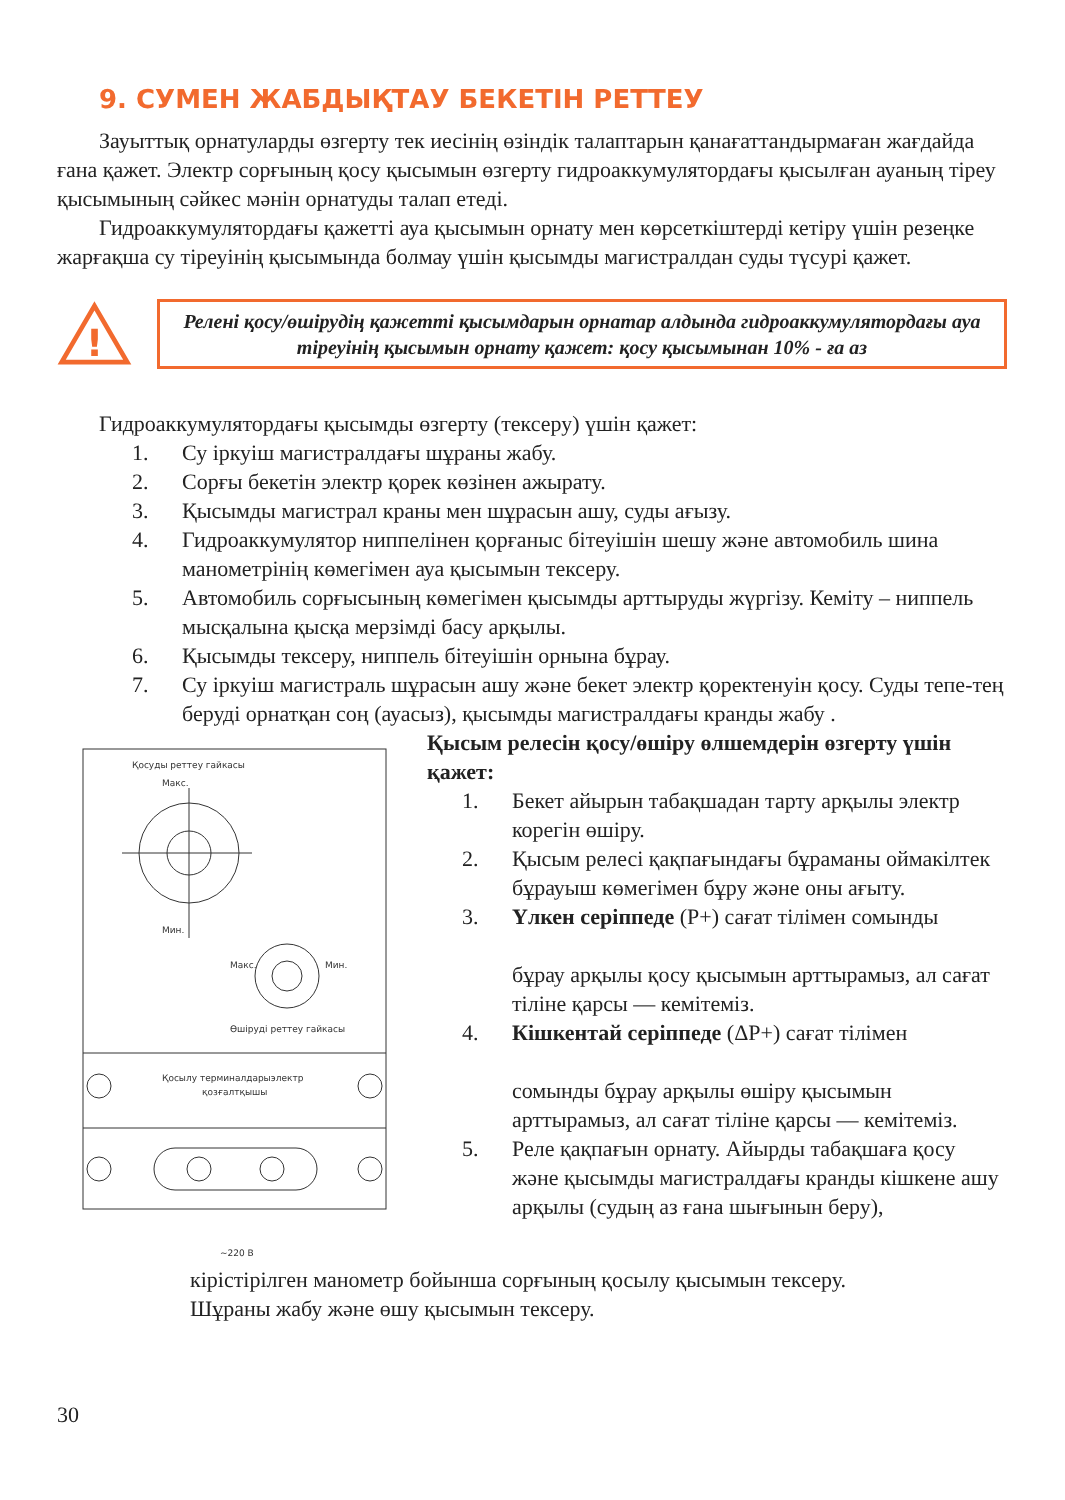9. СУМЕН ЖАБДЫҚТАУ БЕКЕТІН РЕТТЕУ
Зауыттық орнатуларды өзгерту тек иесінің өзіндік талаптарын қанағаттандырмаған жағдайда ғана қажет. Электр сорғының қосу қысымын өзгерту гидроаккумулятордағы қысылған ауаның тіреу қысымының сәйкес мәнін орнатуды талап етеді.
Гидроаккумулятордағы қажетті ауа қысымын орнату мен көрсеткіштерді кетіру үшін резеңке жарғақша су тіреуінің қысымында болмау үшін қысымды магистралдан суды түсурі қажет.
!
Релені қосу/өшірудің қажетті қысымдарын орнатар алдында гидроаккумулятордағы ауа тіреуінің қысымын орнату қажет: қосу қысымынан 10% - ға аз
Гидроаккумулятордағы қысымды өзгерту (тексеру) үшін қажет:
1. Су іркуіш магистралдағы шұраны жабу.
2. Сорғы бекетін электр қорек көзінен ажырату.
3. Қысымды магистрал краны мен шұрасын ашу, суды ағызу.
4. Гидроаккумулятор ниппелінен қорғаныс бітеуішін шешу және автомобиль шина манометрінің көмегімен ауа қысымын тексеру.
5. Автомобиль сорғысының көмегімен қысымды арттыруды жүргізу. Кеміту – ниппель мысқалына қысқа мерзімді басу арқылы.
6. Қысымды тексеру, ниппель бітеуішін орнына бұрау.
7. Су іркуіш магистраль шұрасын ашу және бекет электр қоректенуін қосу. Суды тепе-тең беруді орнатқан соң (ауасыз), қысымды магистралдағы кранды жабу .
Қосуды реттеу гайкасы
Макс.
Мин.
Макс.
Мин.
Өшіруді реттеу гайкасы
Қосылу терминалдарыэлектр
қозғалтқышы
~220 B
Қысым релесін қосу/өшіру өлшемдерін өзгерту үшін қажет:
1. Бекет айырын табақшадан тарту арқылы электр корегін өшіру.
2. Қысым релесі қақпағындағы бұраманы оймакілтек бұрауыш көмегімен бұру және оны ағыту.
3. Үлкен серіппеде (P+) сағат тілімен сомынды
бұрау арқылы қосу қысымын арттырамыз, ал сағат тіліне қарсы — кемітеміз.
4. Кішкентай серіппеде (ΔP+) сағат тілімен
сомынды бұрау арқылы өшіру қысымын арттырамыз, ал сағат тіліне қарсы — кемітеміз.
5. Реле қақпағын орнату. Айырды табақшаға қосу және қысымды магистралдағы кранды кішкене ашу арқылы (судың аз ғана шығынын беру),
кірістірілген манометр бойынша сорғының қосылу қысымын тексеру.
Шұраны жабу және өшу қысымын тексеру.
30